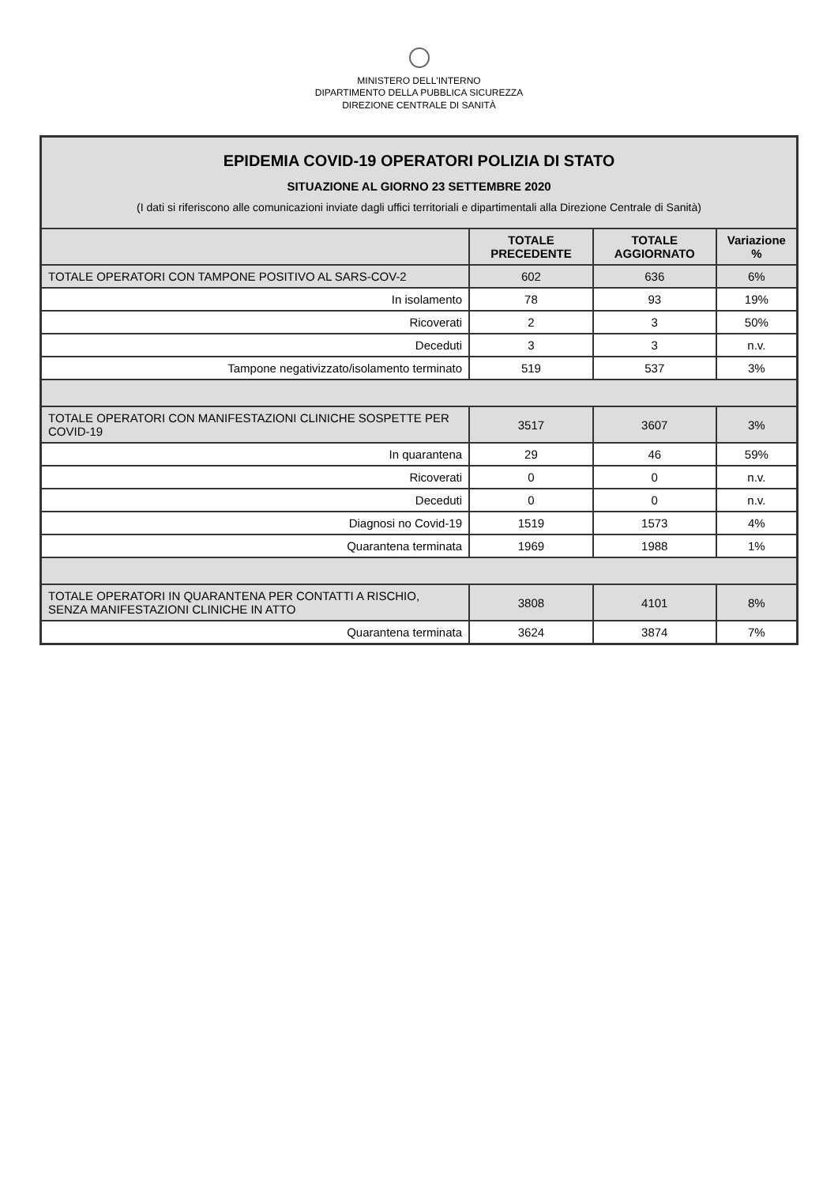MINISTERO DELL'INTERNO
DIPARTIMENTO DELLA PUBBLICA SICUREZZA
DIREZIONE CENTRALE DI SANITÀ
| EPIDEMIA COVID-19 OPERATORI POLIZIA DI STATO SITUAZIONE AL GIORNO 23 SETTEMBRE 2020 (I dati si riferiscono alle comunicazioni inviate dagli uffici territoriali e dipartimentali alla Direzione Centrale di Sanità) | | | |
| | TOTALE PRECEDENTE | TOTALE AGGIORNATO | Variazione % |
| TOTALE OPERATORI CON TAMPONE POSITIVO AL SARS-COV-2 | 602 | 636 | 6% |
| In isolamento | 78 | 93 | 19% |
| Ricoverati | 2 | 3 | 50% |
| Deceduti | 3 | 3 | n.v. |
| Tampone negativizzato/isolamento terminato | 519 | 537 | 3% |
| TOTALE OPERATORI CON MANIFESTAZIONI CLINICHE SOSPETTE PER COVID-19 | 3517 | 3607 | 3% |
| In quarantena | 29 | 46 | 59% |
| Ricoverati | 0 | 0 | n.v. |
| Deceduti | 0 | 0 | n.v. |
| Diagnosi no Covid-19 | 1519 | 1573 | 4% |
| Quarantena terminata | 1969 | 1988 | 1% |
| TOTALE OPERATORI IN QUARANTENA PER CONTATTI A RISCHIO, SENZA MANIFESTAZIONI CLINICHE IN ATTO | 3808 | 4101 | 8% |
| Quarantena terminata | 3624 | 3874 | 7% |